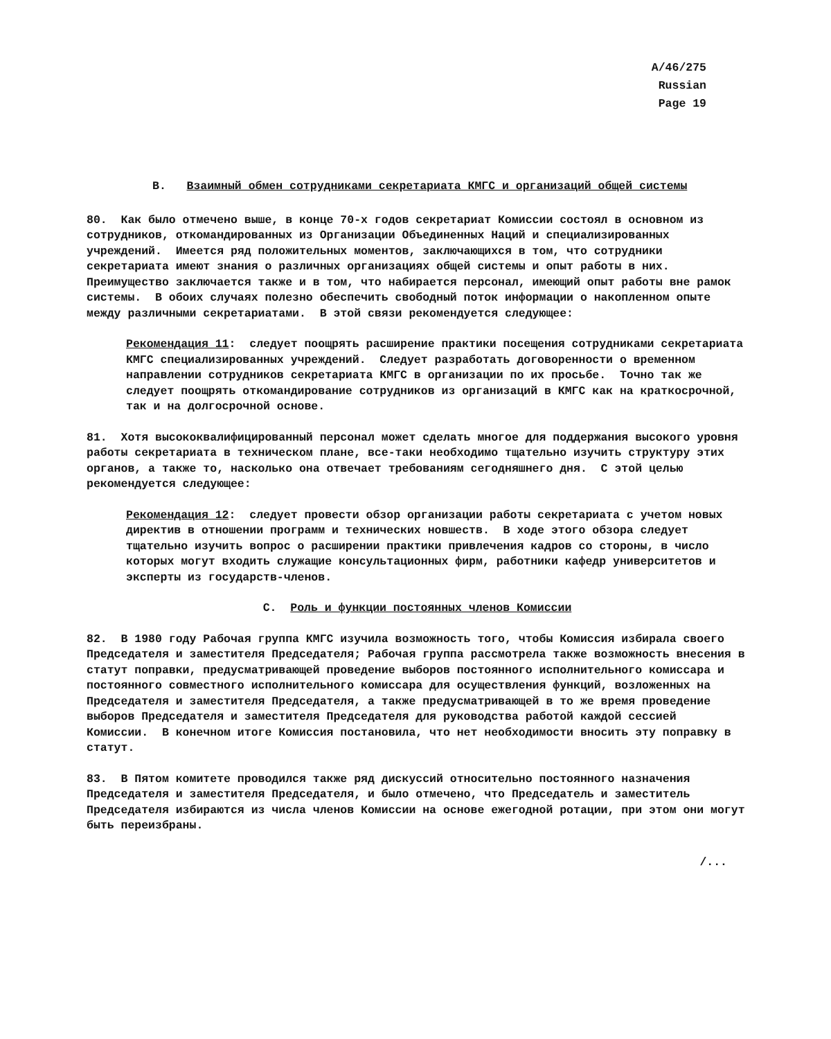A/46/275
Russian
Page 19
B. Взаимный обмен сотрудниками секретариата КМГС и организаций общей системы
80. Как было отмечено выше, в конце 70-х годов секретариат Комиссии состоял в основном из сотрудников, откомандированных из Организации Объединенных Наций и специализированных учреждений. Имеется ряд положительных моментов, заключающихся в том, что сотрудники секретариата имеют знания о различных организациях общей системы и опыт работы в них. Преимущество заключается также и в том, что набирается персонал, имеющий опыт работы вне рамок системы. В обоих случаях полезно обеспечить свободный поток информации о накопленном опыте между различными секретариатами. В этой связи рекомендуется следующее:
Рекомендация 11: следует поощрять расширение практики посещения сотрудниками секретариата КМГС специализированных учреждений. Следует разработать договоренности о временном направлении сотрудников секретариата КМГС в организации по их просьбе. Точно так же следует поощрять откомандирование сотрудников из организаций в КМГС как на краткосрочной, так и на долгосрочной основе.
81. Хотя высококвалифицированный персонал может сделать многое для поддержания высокого уровня работы секретариата в техническом плане, все-таки необходимо тщательно изучить структуру этих органов, а также то, насколько она отвечает требованиям сегодняшнего дня. С этой целью рекомендуется следующее:
Рекомендация 12: следует провести обзор организации работы секретариата с учетом новых директив в отношении программ и технических новшеств. В ходе этого обзора следует тщательно изучить вопрос о расширении практики привлечения кадров со стороны, в число которых могут входить служащие консультационных фирм, работники кафедр университетов и эксперты из государств-членов.
C. Роль и функции постоянных членов Комиссии
82. В 1980 году Рабочая группа КМГС изучила возможность того, чтобы Комиссия избирала своего Председателя и заместителя Председателя; Рабочая группа рассмотрела также возможность внесения в статут поправки, предусматривающей проведение выборов постоянного исполнительного комиссара и постоянного совместного исполнительного комиссара для осуществления функций, возложенных на Председателя и заместителя Председателя, а также предусматривающей в то же время проведение выборов Председателя и заместителя Председателя для руководства работой каждой сессией Комиссии. В конечном итоге Комиссия постановила, что нет необходимости вносить эту поправку в статут.
83. В Пятом комитете проводился также ряд дискуссий относительно постоянного назначения Председателя и заместителя Председателя, и было отмечено, что Председатель и заместитель Председателя избираются из числа членов Комиссии на основе ежегодной ротации, при этом они могут быть переизбраны.
/...